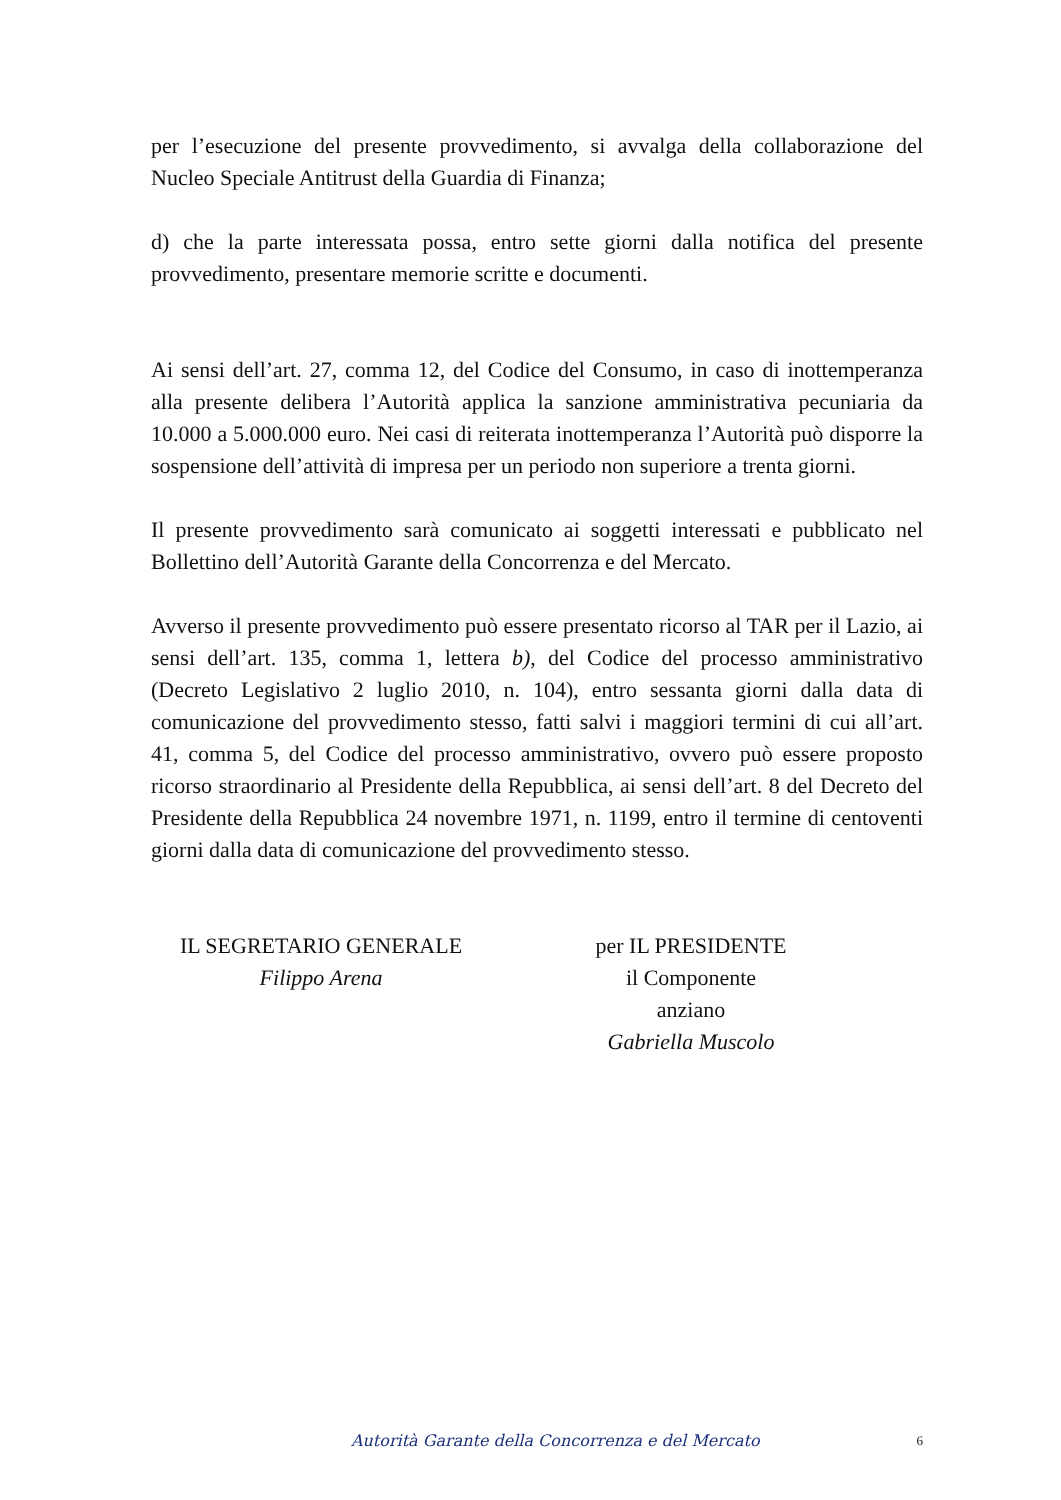per l’esecuzione del presente provvedimento, si avvalga della collaborazione del Nucleo Speciale Antitrust della Guardia di Finanza;
d) che la parte interessata possa, entro sette giorni dalla notifica del presente provvedimento, presentare memorie scritte e documenti.
Ai sensi dell’art. 27, comma 12, del Codice del Consumo, in caso di inottemperanza alla presente delibera l’Autorità applica la sanzione amministrativa pecuniaria da 10.000 a 5.000.000 euro. Nei casi di reiterata inottemperanza l’Autorità può disporre la sospensione dell’attività di impresa per un periodo non superiore a trenta giorni.
Il presente provvedimento sarà comunicato ai soggetti interessati e pubblicato nel Bollettino dell’Autorità Garante della Concorrenza e del Mercato.
Avverso il presente provvedimento può essere presentato ricorso al TAR per il Lazio, ai sensi dell’art. 135, comma 1, lettera b), del Codice del processo amministrativo (Decreto Legislativo 2 luglio 2010, n. 104), entro sessanta giorni dalla data di comunicazione del provvedimento stesso, fatti salvi i maggiori termini di cui all’art. 41, comma 5, del Codice del processo amministrativo, ovvero può essere proposto ricorso straordinario al Presidente della Repubblica, ai sensi dell’art. 8 del Decreto del Presidente della Repubblica 24 novembre 1971, n. 1199, entro il termine di centoventi giorni dalla data di comunicazione del provvedimento stesso.
IL SEGRETARIO GENERALE
Filippo Arena
per IL PRESIDENTE
il Componente anziano
Gabriella Muscolo
Autorità Garante della Concorrenza e del Mercato 6